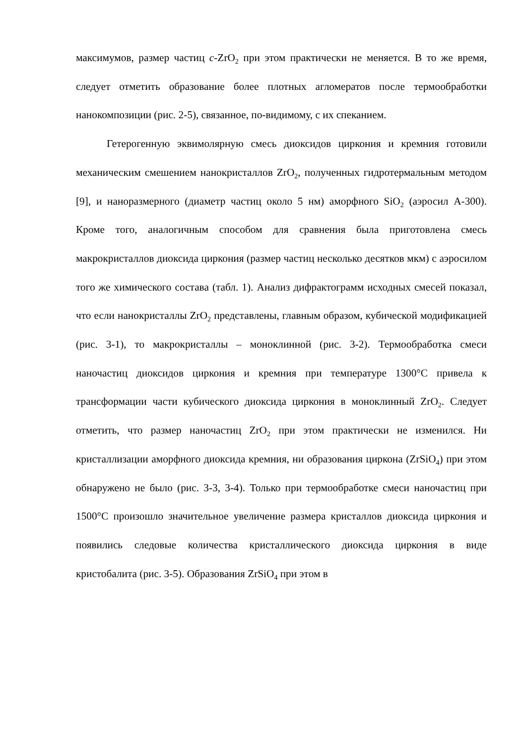максимумов, размер частиц c-ZrO<sub>2</sub> при этом практически не меняется. В то же время, следует отметить образование более плотных агломератов после термообработки нанокомпозиции (рис. 2-5), связанное, по-видимому, с их спеканием.
Гетерогенную эквимолярную смесь диоксидов циркония и кремния готовили механическим смешением нанокристаллов ZrO<sub>2</sub>, полученных гидротермальным методом [9], и наноразмерного (диаметр частиц около 5 нм) аморфного SiO<sub>2</sub> (аэросил А-300). Кроме того, аналогичным способом для сравнения была приготовлена смесь макрокристаллов диоксида циркония (размер частиц несколько десятков мкм) с аэросилом того же химического состава (табл. 1). Анализ дифрактограмм исходных смесей показал, что если нанокристаллы ZrO<sub>2</sub> представлены, главным образом, кубической модификацией (рис. 3-1), то макрокристаллы – моноклинной (рис. 3-2). Термообработка смеси наночастиц диоксидов циркония и кремния при температуре 1300°С привела к трансформации части кубического диоксида циркония в моноклинный ZrO<sub>2</sub>. Следует отметить, что размер наночастиц ZrO<sub>2</sub> при этом практически не изменился. Ни кристаллизации аморфного диоксида кремния, ни образования циркона (ZrSiO<sub>4</sub>) при этом обнаружено не было (рис. 3-3, 3-4). Только при термообработке смеси наночастиц при 1500°С произошло значительное увеличение размера кристаллов диоксида циркония и появились следовые количества кристаллического диоксида циркония в виде кристобалита (рис. 3-5). Образования ZrSiO<sub>4</sub> при этом в